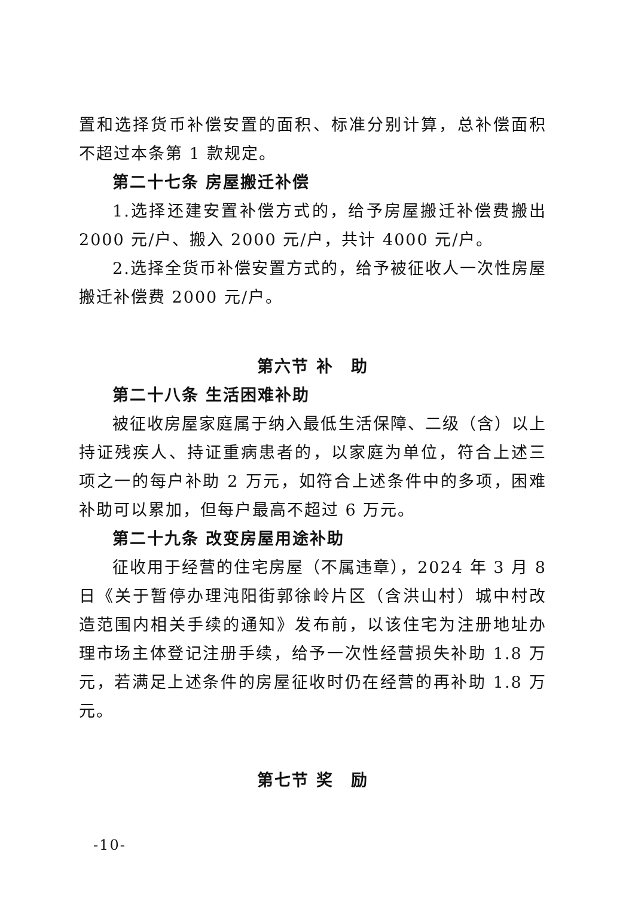置和选择货币补偿安置的面积、标准分别计算，总补偿面积不超过本条第 1 款规定。
第二十七条 房屋搬迁补偿
1.选择还建安置补偿方式的，给予房屋搬迁补偿费搬出 2000 元/户、搬入 2000 元/户，共计 4000 元/户。
2.选择全货币补偿安置方式的，给予被征收人一次性房屋搬迁补偿费 2000 元/户。
第六节 补　助
第二十八条 生活困难补助
被征收房屋家庭属于纳入最低生活保障、二级（含）以上持证残疾人、持证重病患者的，以家庭为单位，符合上述三项之一的每户补助 2 万元，如符合上述条件中的多项，困难补助可以累加，但每户最高不超过 6 万元。
第二十九条 改变房屋用途补助
征收用于经营的住宅房屋（不属违章），2024 年 3 月 8 日《关于暂停办理沌阳街郭徐岭片区（含洪山村）城中村改造范围内相关手续的通知》发布前，以该住宅为注册地址办理市场主体登记注册手续，给予一次性经营损失补助 1.8 万元，若满足上述条件的房屋征收时仍在经营的再补助 1.8 万元。
第七节 奖　励
-10-